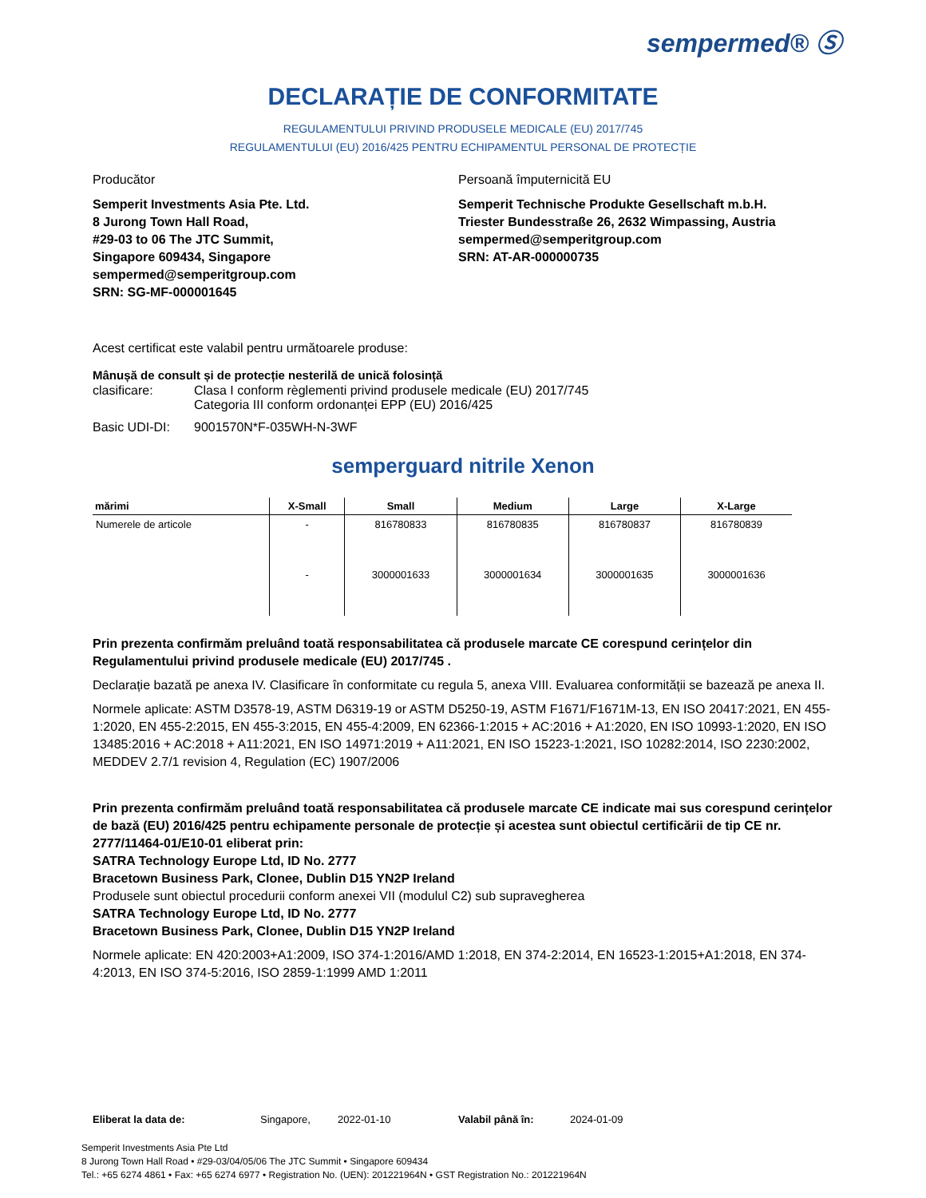sempermed® Ⓢ
DECLARAȚIE DE CONFORMITATE
REGULAMENTULUI PRIVIND PRODUSELE MEDICALE (EU) 2017/745
REGULAMENTULUI (EU) 2016/425 PENTRU ECHIPAMENTUL PERSONAL DE PROTECȚIE
Producător
Semperit Investments Asia Pte. Ltd.
8 Jurong Town Hall Road,
#29-03 to 06 The JTC Summit,
Singapore 609434, Singapore
sempermed@semperitgroup.com
SRN: SG-MF-000001645
Persoană împuternicită EU
Semperit Technische Produkte Gesellschaft m.b.H.
Triester Bundesstraße 26, 2632 Wimpassing, Austria
sempermed@semperitgroup.com
SRN: AT-AR-000000735
Acest certificat este valabil pentru următoarele produse:
Mânușă de consult și de protecție nesterilă de unică folosință
| clasificare: | Clasa I conform règlementi privind produsele medicale (EU) 2017/745 Categoria III conform ordonanței EPP (EU) 2016/425 |
| Basic UDI-DI: | 9001570N*F-035WH-N-3WF |
semperguard nitrile Xenon
| mărimi | X-Small | Small | Medium | Large | X-Large |
| --- | --- | --- | --- | --- | --- |
| Numerele de articole | - | 816780833 | 816780835 | 816780837 | 816780839 |
| | - | 3000001633 | 3000001634 | 3000001635 | 3000001636 |
Prin prezenta confirmăm preluând toată responsabilitatea că produsele marcate CE corespund cerințelor din Regulamentului privind produsele medicale (EU) 2017/745 .
Declarație bazată pe anexa IV. Clasificare în conformitate cu regula 5, anexa VIII. Evaluarea conformității se bazează pe anexa II.
Normele aplicate: ASTM D3578-19, ASTM D6319-19 or ASTM D5250-19, ASTM F1671/F1671M-13, EN ISO 20417:2021, EN 455-1:2020, EN 455-2:2015, EN 455-3:2015, EN 455-4:2009, EN 62366-1:2015 + AC:2016 + A1:2020, EN ISO 10993-1:2020, EN ISO 13485:2016 + AC:2018 + A11:2021, EN ISO 14971:2019 + A11:2021, EN ISO 15223-1:2021, ISO 10282:2014, ISO 2230:2002, MEDDEV 2.7/1 revision 4, Regulation (EC) 1907/2006
Prin prezenta confirmăm preluând toată responsabilitatea că produsele marcate CE indicate mai sus corespund cerințelor de bază (EU) 2016/425 pentru echipamente personale de protecție și acestea sunt obiectul certificării de tip CE nr. 2777/11464-01/E10-01 eliberat prin:
SATRA Technology Europe Ltd, ID No. 2777
Bracetown Business Park, Clonee, Dublin D15 YN2P Ireland
Produsele sunt obiectul procedurii conform anexei VII (modulul C2) sub supravegherea
SATRA Technology Europe Ltd, ID No. 2777
Bracetown Business Park, Clonee, Dublin D15 YN2P Ireland
Normele aplicate: EN 420:2003+A1:2009, ISO 374-1:2016/AMD 1:2018, EN 374-2:2014, EN 16523-1:2015+A1:2018, EN 374-4:2013, EN ISO 374-5:2016, ISO 2859-1:1999 AMD 1:2011
Eliberat la data de: Singapore, 2022-01-10 Valabil până în: 2024-01-09
Semperit Investments Asia Pte Ltd
8 Jurong Town Hall Road • #29-03/04/05/06 The JTC Summit • Singapore 609434
Tel.: +65 6274 4861 • Fax: +65 6274 6977 • Registration No. (UEN): 201221964N • GST Registration No.: 201221964N